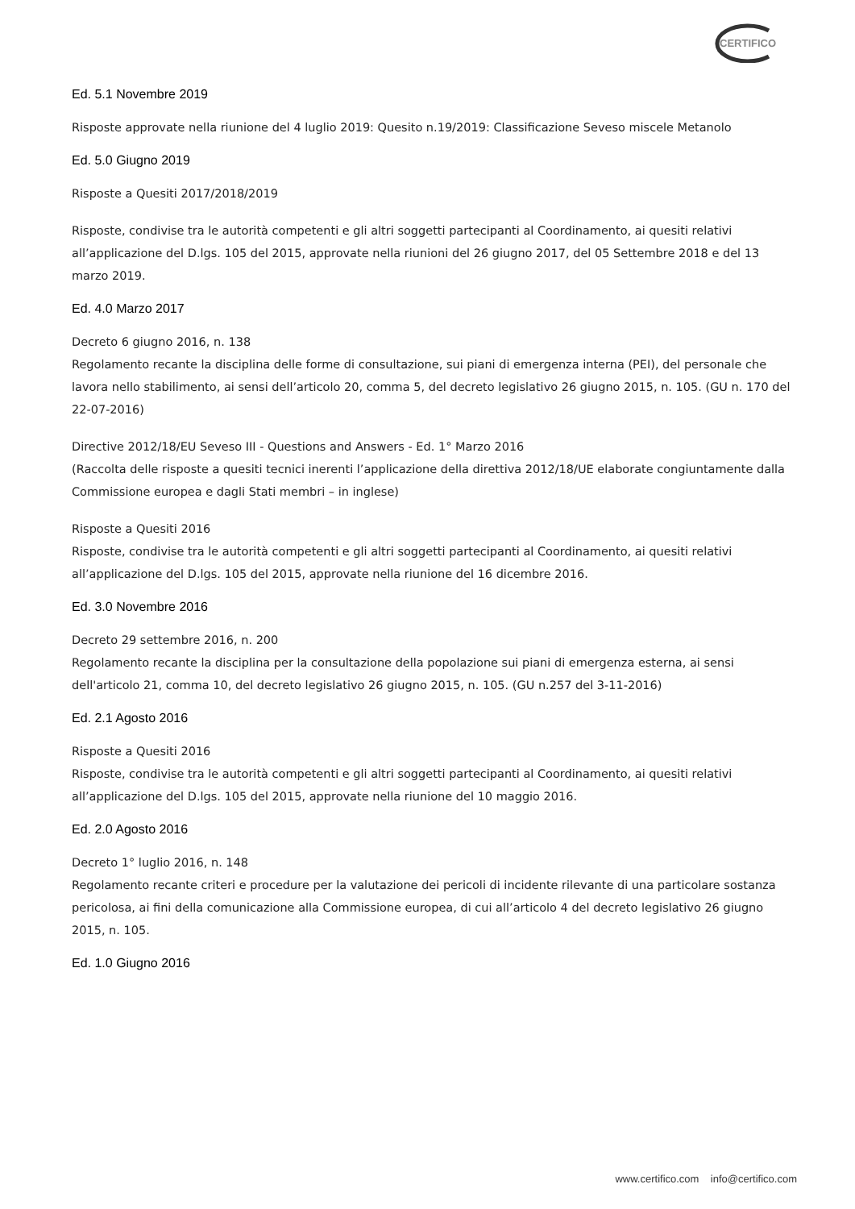CERTIFICO
Ed. 5.1 Novembre 2019
Risposte approvate nella riunione del 4 luglio 2019: Quesito n.19/2019: Classificazione Seveso miscele Metanolo
Ed. 5.0 Giugno 2019
Risposte a Quesiti 2017/2018/2019
Risposte, condivise tra le autorità competenti e gli altri soggetti partecipanti al Coordinamento, ai quesiti relativi all’applicazione del D.lgs. 105 del 2015, approvate nella riunioni del 26 giugno 2017, del 05 Settembre 2018 e del 13 marzo 2019.
Ed. 4.0 Marzo 2017
Decreto 6 giugno 2016, n. 138
Regolamento recante la disciplina delle forme di consultazione, sui piani di emergenza interna (PEI), del personale che lavora nello stabilimento, ai sensi dell’articolo 20, comma 5, del decreto legislativo 26 giugno 2015, n. 105. (GU n. 170 del 22-07-2016)
Directive 2012/18/EU Seveso III - Questions and Answers - Ed. 1° Marzo 2016
(Raccolta delle risposte a quesiti tecnici inerenti l’applicazione della direttiva 2012/18/UE elaborate congiuntamente dalla Commissione europea e dagli Stati membri – in inglese)
Risposte a Quesiti 2016
Risposte, condivise tra le autorità competenti e gli altri soggetti partecipanti al Coordinamento, ai quesiti relativi all’applicazione del D.lgs. 105 del 2015, approvate nella riunione del 16 dicembre 2016.
Ed. 3.0 Novembre 2016
Decreto 29 settembre 2016, n. 200
Regolamento recante la disciplina per la consultazione della popolazione sui piani di emergenza esterna, ai sensi dell'articolo 21, comma 10, del decreto legislativo 26 giugno 2015, n. 105. (GU n.257 del 3-11-2016)
Ed. 2.1 Agosto 2016
Risposte a Quesiti 2016
Risposte, condivise tra le autorità competenti e gli altri soggetti partecipanti al Coordinamento, ai quesiti relativi all’applicazione del D.lgs. 105 del 2015, approvate nella riunione del 10 maggio 2016.
Ed. 2.0 Agosto 2016
Decreto 1° luglio 2016, n. 148
Regolamento recante criteri e procedure per la valutazione dei pericoli di incidente rilevante di una particolare sostanza pericolosa, ai fini della comunicazione alla Commissione europea, di cui all’articolo 4 del decreto legislativo 26 giugno 2015, n. 105.
Ed. 1.0 Giugno 2016
www.certifico.com info@certifico.com